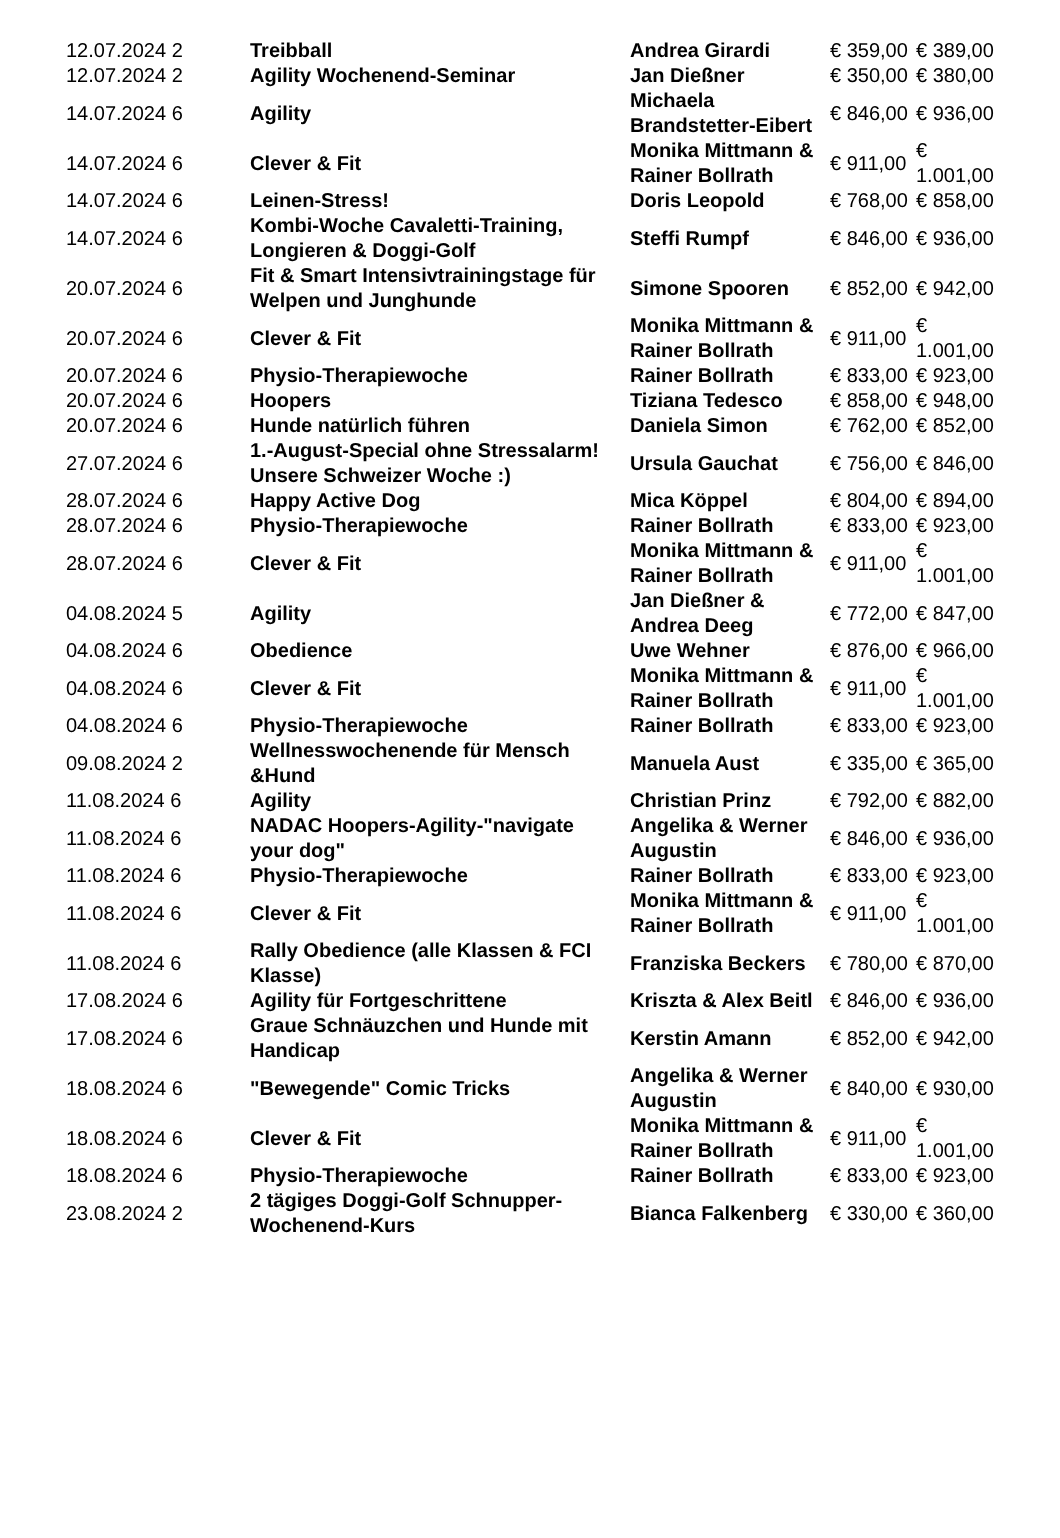| 12.07.2024 2 | Treibball | Andrea Girardi | € 359,00 | € 389,00 |
| 12.07.2024 2 | Agility Wochenend-Seminar | Jan Dießner | € 350,00 | € 380,00 |
| 14.07.2024 6 | Agility | Michaela Brandstetter-Eibert | € 846,00 | € 936,00 |
| 14.07.2024 6 | Clever & Fit | Monika Mittmann & Rainer Bollrath | € 911,00 | € 1.001,00 |
| 14.07.2024 6 | Leinen-Stress! | Doris Leopold | € 768,00 | € 858,00 |
| 14.07.2024 6 | Kombi-Woche Cavaletti-Training, Longieren & Doggi-Golf | Steffi Rumpf | € 846,00 | € 936,00 |
| 20.07.2024 6 | Fit & Smart Intensivtrainingstage für Welpen und Junghunde | Simone Spooren | € 852,00 | € 942,00 |
| 20.07.2024 6 | Clever & Fit | Monika Mittmann & Rainer Bollrath | € 911,00 | € 1.001,00 |
| 20.07.2024 6 | Physio-Therapiewoche | Rainer Bollrath | € 833,00 | € 923,00 |
| 20.07.2024 6 | Hoopers | Tiziana Tedesco | € 858,00 | € 948,00 |
| 20.07.2024 6 | Hunde natürlich führen | Daniela Simon | € 762,00 | € 852,00 |
| 27.07.2024 6 | 1.-August-Special ohne Stressalarm! Unsere Schweizer Woche :) | Ursula Gauchat | € 756,00 | € 846,00 |
| 28.07.2024 6 | Happy Active Dog | Mica Köppel | € 804,00 | € 894,00 |
| 28.07.2024 6 | Physio-Therapiewoche | Rainer Bollrath | € 833,00 | € 923,00 |
| 28.07.2024 6 | Clever & Fit | Monika Mittmann & Rainer Bollrath | € 911,00 | € 1.001,00 |
| 04.08.2024 5 | Agility | Jan Dießner & Andrea Deeg | € 772,00 | € 847,00 |
| 04.08.2024 6 | Obedience | Uwe Wehner | € 876,00 | € 966,00 |
| 04.08.2024 6 | Clever & Fit | Monika Mittmann & Rainer Bollrath | € 911,00 | € 1.001,00 |
| 04.08.2024 6 | Physio-Therapiewoche | Rainer Bollrath | € 833,00 | € 923,00 |
| 09.08.2024 2 | Wellnesswochenende für Mensch &Hund | Manuela Aust | € 335,00 | € 365,00 |
| 11.08.2024 6 | Agility | Christian Prinz | € 792,00 | € 882,00 |
| 11.08.2024 6 | NADAC Hoopers-Agility-"navigate your dog" | Angelika & Werner Augustin | € 846,00 | € 936,00 |
| 11.08.2024 6 | Physio-Therapiewoche | Rainer Bollrath | € 833,00 | € 923,00 |
| 11.08.2024 6 | Clever & Fit | Monika Mittmann & Rainer Bollrath | € 911,00 | € 1.001,00 |
| 11.08.2024 6 | Rally Obedience (alle Klassen & FCI Klasse) | Franziska Beckers | € 780,00 | € 870,00 |
| 17.08.2024 6 | Agility für Fortgeschrittene | Kriszta & Alex Beitl | € 846,00 | € 936,00 |
| 17.08.2024 6 | Graue Schnäuzchen und Hunde mit Handicap | Kerstin Amann | € 852,00 | € 942,00 |
| 18.08.2024 6 | "Bewegende" Comic Tricks | Angelika & Werner Augustin | € 840,00 | € 930,00 |
| 18.08.2024 6 | Clever & Fit | Monika Mittmann & Rainer Bollrath | € 911,00 | € 1.001,00 |
| 18.08.2024 6 | Physio-Therapiewoche | Rainer Bollrath | € 833,00 | € 923,00 |
| 23.08.2024 2 | 2 tägiges Doggi-Golf Schnupper-Wochenend-Kurs | Bianca Falkenberg | € 330,00 | € 360,00 |